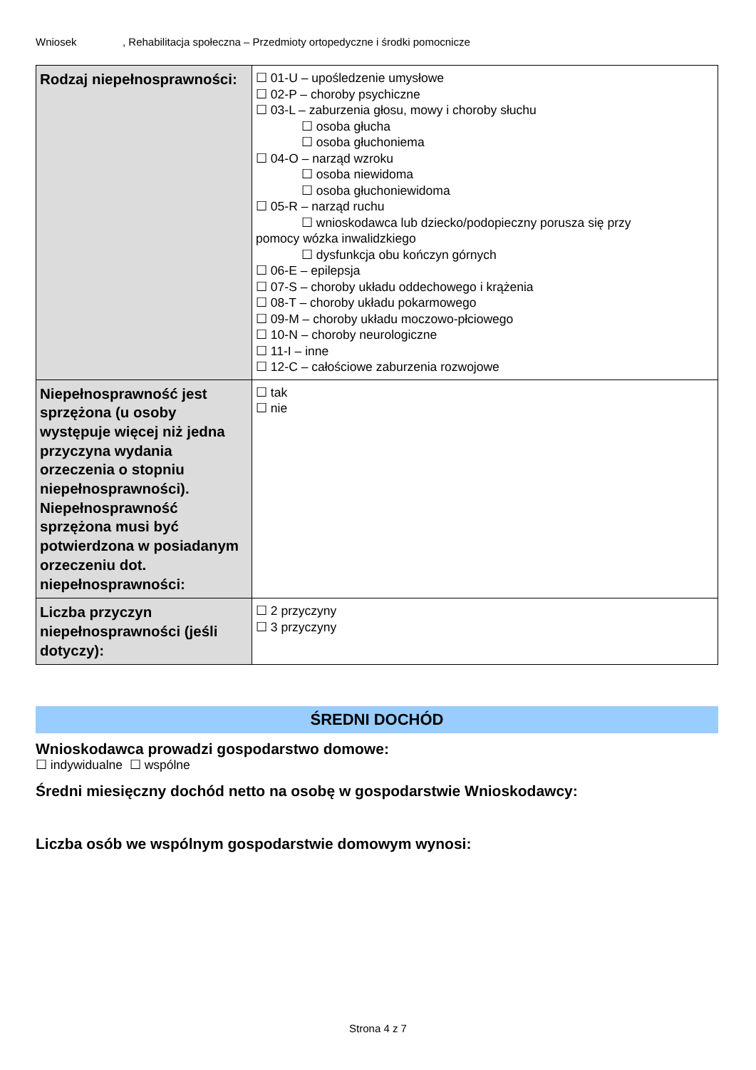Wniosek, Rehabilitacja społeczna – Przedmioty ortopedyczne i środki pomocnicze
| Rodzaj niepełnosprawności: | ☐ 01-U – upośledzenie umysłowe ☐ 02-P – choroby psychiczne ☐ 03-L – zaburzenia głosu, mowy i choroby słuchu ☐ osoba głucha ☐ osoba głuchoniema ☐ 04-O – narząd wzroku ☐ osoba niewidoma ☐ osoba głuchoniewidoma ☐ 05-R – narząd ruchu ☐ wnioskodawca lub dziecko/podopieczny porusza się przy pomocy wózka inwalidzkiego ☐ dysfunkcja obu kończyn górnych ☐ 06-E – epilepsja ☐ 07-S – choroby układu oddechowego i krążenia ☐ 08-T – choroby układu pokarmowego ☐ 09-M – choroby układu moczowo-płciowego ☐ 10-N – choroby neurologiczne ☐ 11-I – inne ☐ 12-C – całościowe zaburzenia rozwojowe |
| Niepełnosprawność jest sprzężona (u osoby występuje więcej niż jedna przyczyna wydania orzeczenia o stopniu niepełnosprawności). Niepełnosprawność sprzężona musi być potwierdzona w posiadanym orzeczeniu dot. niepełnosprawności: | ☐ tak ☐ nie |
| Liczba przyczyn niepełnosprawności (jeśli dotyczy): | ☐ 2 przyczyny ☐ 3 przyczyny |
ŚREDNI DOCHÓD
Wnioskodawca prowadzi gospodarstwo domowe:
☐ indywidualne ☐ wspólne
Średni miesięczny dochód netto na osobę w gospodarstwie Wnioskodawcy:
Liczba osób we wspólnym gospodarstwie domowym wynosi:
Strona 4 z 7